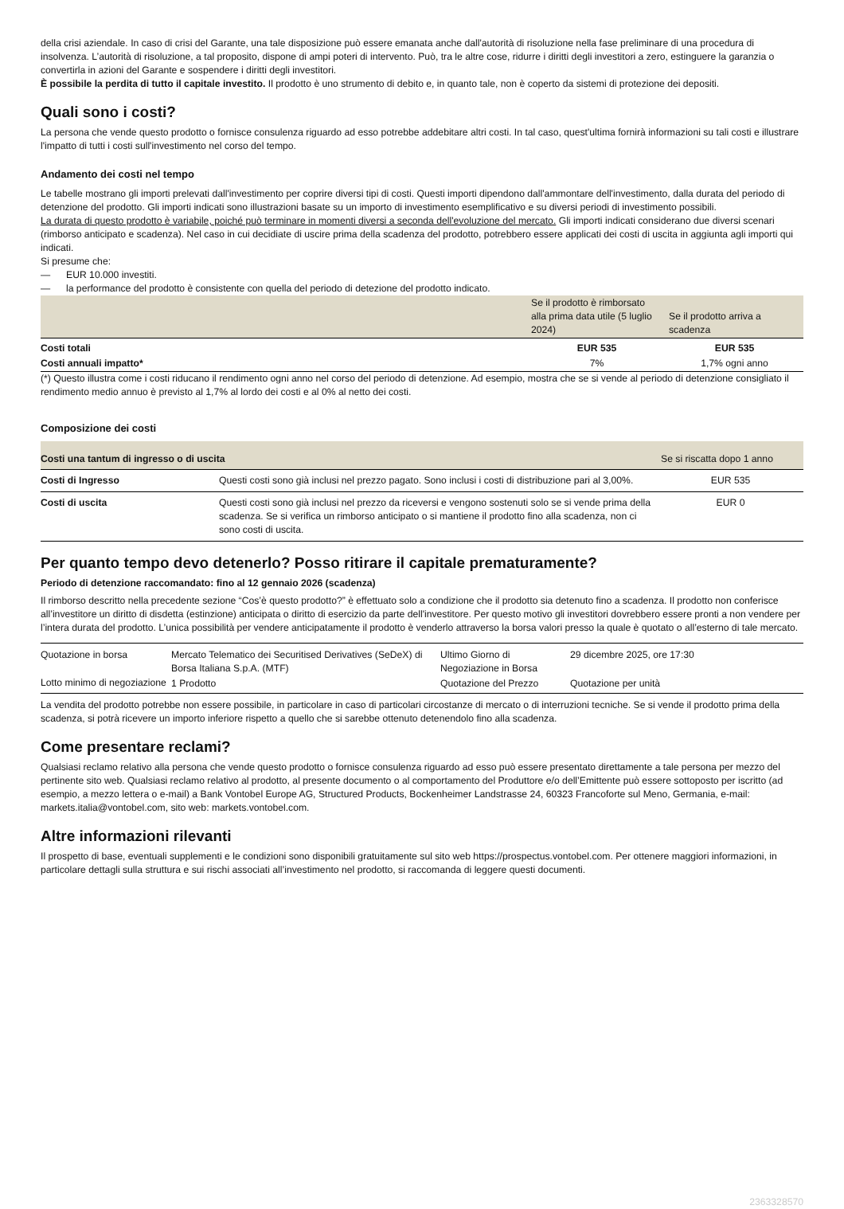della crisi aziendale. In caso di crisi del Garante, una tale disposizione può essere emanata anche dall'autorità di risoluzione nella fase preliminare di una procedura di insolvenza. L’autorità di risoluzione, a tal proposito, dispone di ampi poteri di intervento. Può, tra le altre cose, ridurre i diritti degli investitori a zero, estinguere la garanzia o convertirla in azioni del Garante e sospendere i diritti degli investitori.
È possibile la perdita di tutto il capitale investito. Il prodotto è uno strumento di debito e, in quanto tale, non è coperto da sistemi di protezione dei depositi.
Quali sono i costi?
La persona che vende questo prodotto o fornisce consulenza riguardo ad esso potrebbe addebitare altri costi. In tal caso, quest'ultima fornirà informazioni su tali costi e illustrare l'impatto di tutti i costi sull'investimento nel corso del tempo.
Andamento dei costi nel tempo
Le tabelle mostrano gli importi prelevati dall'investimento per coprire diversi tipi di costi. Questi importi dipendono dall'ammontare dell'investimento, dalla durata del periodo di detenzione del prodotto. Gli importi indicati sono illustrazioni basate su un importo di investimento esemplificativo e su diversi periodi di investimento possibili.
La durata di questo prodotto è variabile, poiché può terminare in momenti diversi a seconda dell'evoluzione del mercato. Gli importi indicati considerano due diversi scenari (rimborso anticipato e scadenza). Nel caso in cui decidiate di uscire prima della scadenza del prodotto, potrebbero essere applicati dei costi di uscita in aggiunta agli importi qui indicati.
Si presume che:
— EUR 10.000 investiti.
— la performance del prodotto è consistente con quella del periodo di detezione del prodotto indicato.
| | Se il prodotto è rimborsato alla prima data utile (5 luglio 2024) | Se il prodotto arriva a scadenza |
| --- | --- | --- |
| Costi totali | EUR 535 | EUR 535 |
| Costi annuali impatto* | 7% | 1,7% ogni anno |
(*) Questo illustra come i costi riducano il rendimento ogni anno nel corso del periodo di detenzione. Ad esempio, mostra che se si vende al periodo di detenzione consigliato il rendimento medio annuo è previsto al 1,7% al lordo dei costi e al 0% al netto dei costi.
Composizione dei costi
| Costi una tantum di ingresso o di uscita | | Se si riscatta dopo 1 anno |
| --- | --- | --- |
| Costi di Ingresso | Questi costi sono già inclusi nel prezzo pagato. Sono inclusi i costi di distribuzione pari al 3,00%. | EUR 535 |
| Costi di uscita | Questi costi sono già inclusi nel prezzo da riceversi e vengono sostenuti solo se si vende prima della scadenza. Se si verifica un rimborso anticipato o si mantiene il prodotto fino alla scadenza, non ci sono costi di uscita. | EUR 0 |
Per quanto tempo devo detenerlo? Posso ritirare il capitale prematuramente?
Periodo di detenzione raccomandato: fino al 12 gennaio 2026 (scadenza)
Il rimborso descritto nella precedente sezione “Cos’è questo prodotto?” è effettuato solo a condizione che il prodotto sia detenuto fino a scadenza. Il prodotto non conferisce all’investitore un diritto di disdetta (estinzione) anticipata o diritto di esercizio da parte dell'investitore. Per questo motivo gli investitori dovrebbero essere pronti a non vendere per l’intera durata del prodotto. L’unica possibilità per vendere anticipatamente il prodotto è venderlo attraverso la borsa valori presso la quale è quotato o all’esterno di tale mercato.
| Quotazione in borsa | Mercato Telematico dei Securitised Derivatives (SeDeX) di Borsa Italiana S.p.A. (MTF) | Ultimo Giorno di Negoziazione in Borsa | 29 dicembre 2025, ore 17:30 |
| Lotto minimo di negoziazione | 1 Prodotto | Quotazione del Prezzo | Quotazione per unità |
La vendita del prodotto potrebbe non essere possibile, in particolare in caso di particolari circostanze di mercato o di interruzioni tecniche. Se si vende il prodotto prima della scadenza, si potrà ricevere un importo inferiore rispetto a quello che si sarebbe ottenuto detenendolo fino alla scadenza.
Come presentare reclami?
Qualsiasi reclamo relativo alla persona che vende questo prodotto o fornisce consulenza riguardo ad esso può essere presentato direttamente a tale persona per mezzo del pertinente sito web. Qualsiasi reclamo relativo al prodotto, al presente documento o al comportamento del Produttore e/o dell’Emittente può essere sottoposto per iscritto (ad esempio, a mezzo lettera o e-mail) a Bank Vontobel Europe AG, Structured Products, Bockenheimer Landstrasse 24, 60323 Francoforte sul Meno, Germania, e-mail: markets.italia@vontobel.com, sito web: markets.vontobel.com.
Altre informazioni rilevanti
Il prospetto di base, eventuali supplementi e le condizioni sono disponibili gratuitamente sul sito web https://prospectus.vontobel.com. Per ottenere maggiori informazioni, in particolare dettagli sulla struttura e sui rischi associati all’investimento nel prodotto, si raccomanda di leggere questi documenti.
2363328570